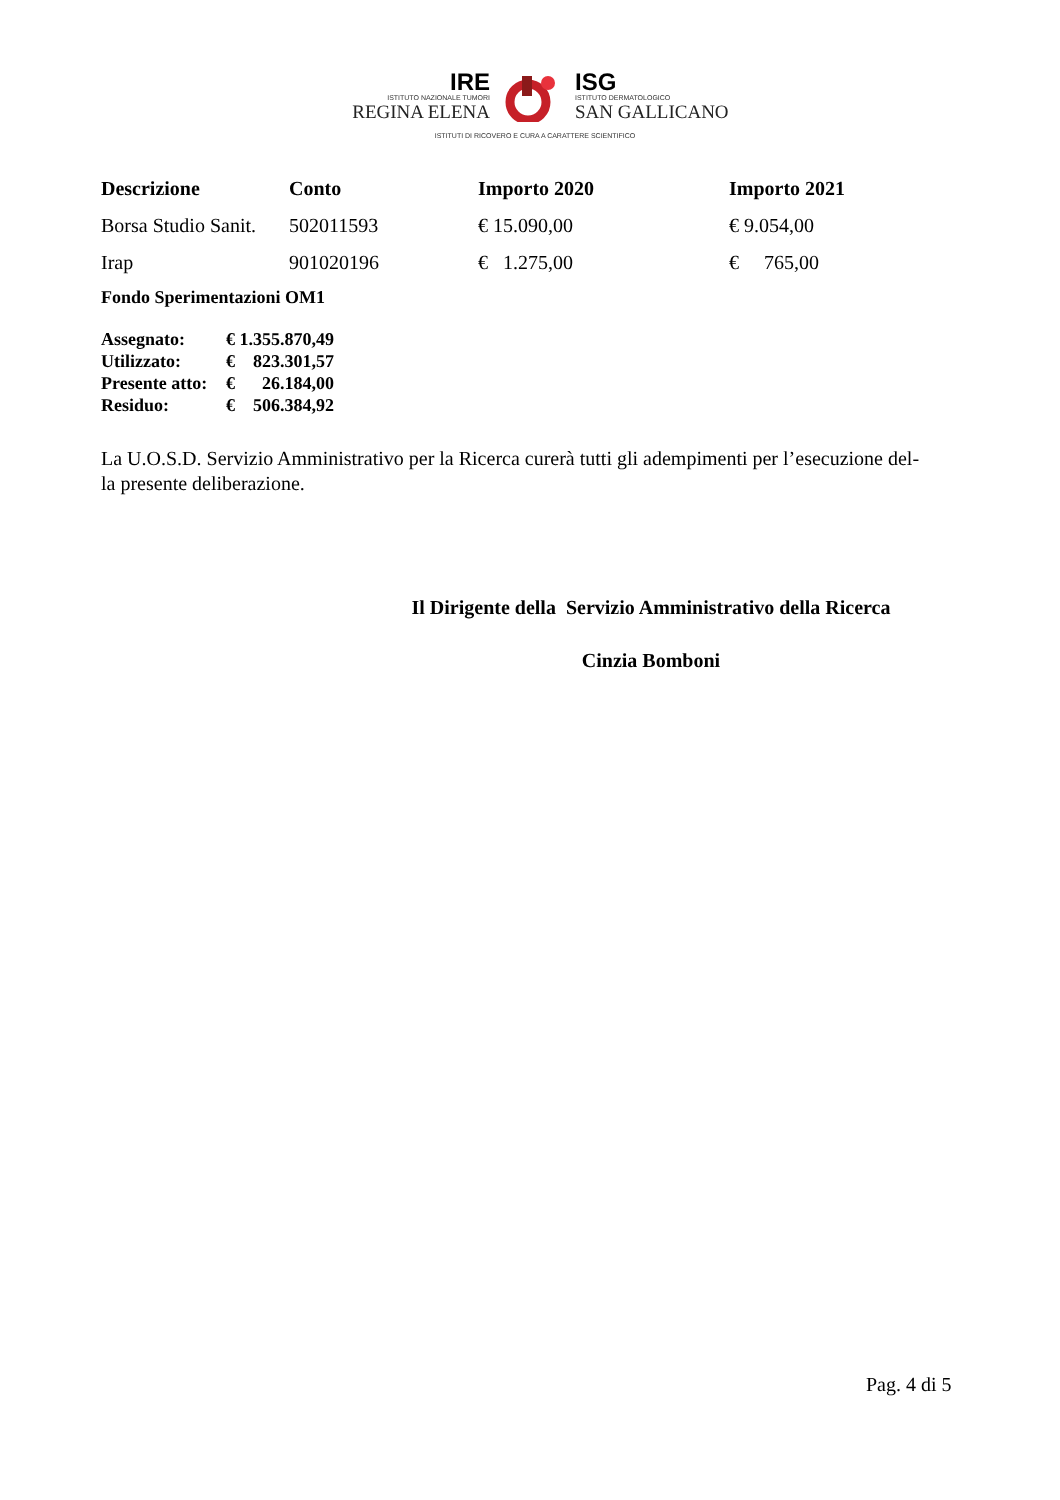IRE
ISTITUTO NAZIONALE TUMORI
REGINA ELENA
ISG
ISTITUTO DERMATOLOGICO
SAN GALLICANO
ISTITUTI DI RICOVERO E CURA A CARATTERE SCIENTIFICO
| Descrizione | Conto | Importo 2020 | Importo 2021 |
| --- | --- | --- | --- |
| Borsa Studio Sanit. | 502011593 | € 15.090,00 | € 9.054,00 |
| Irap | 901020196 | € 1.275,00 | € 765,00 |
Fondo Sperimentazioni OM1
| Assegnato: | € 1.355.870,49 |
| Utilizzato: | € 823.301,57 |
| Presente atto: | € 26.184,00 |
| Residuo: | € 506.384,92 |
La U.O.S.D. Servizio Amministrativo per la Ricerca curerà tutti gli adempimenti per l’esecuzione del-
la presente deliberazione.
Il Dirigente della Servizio Amministrativo della Ricerca
Cinzia Bomboni
Pag. 4 di 5